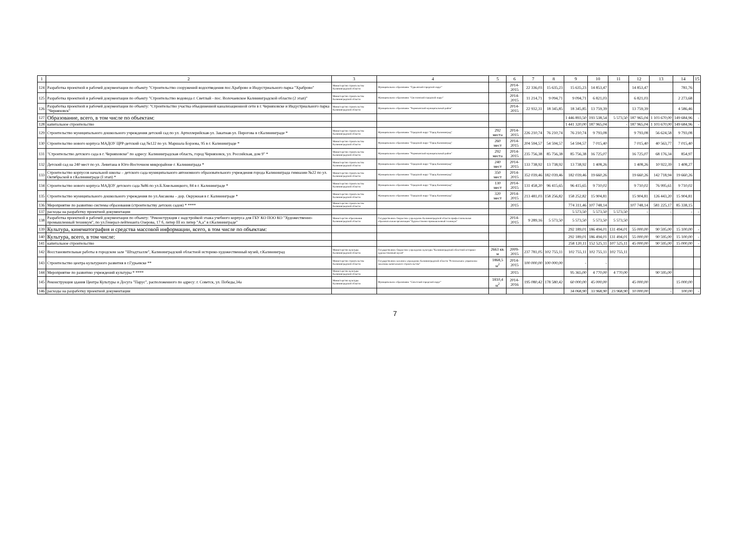| 1 | 2 | 3 | 4 | 5 | 6 | 7 | 8 | 9 | 10 | 11 | 12 | 13 | 14 | 15 |
| --- | --- | --- | --- | --- | --- | --- | --- | --- | --- | --- | --- | --- | --- | --- |
| 124 | Разработка проектной и рабочей документации по объекту "Строительство сооружений водоотведения пос.Храброво и Индустриального парка "Храброво" | Министерство строительства Калининградской области | Муниципальное образование "Гурьевский городской округ" | | 2014-2015 | 22 336,03 | 15 635,23 | 15 635,23 | 14 853,47 | | 14 853,47 | | 781,76 | |
| 125 | Разработка проектной и рабочей документации по объекту "Строительство водовода г. Светлый - пос. Волочаевское Калининградской области (2 этап)" | Министерство строительства Калининградской области | Муниципальное образование "Светловский городской округ" | | 2014-2015 | 11 214,71 | 9 094,71 | 9 094,71 | 6 821,03 | | 6 821,03 | | 2 273,68 | |
| 126 | Разработка проектной и рабочей документации по объекту: "Строительство участка объединенной канализационной сети в г. Черняховске и Индустриального парка "Черняховск" | Министерство строительства Калининградской области | Муниципальное образование "Черняховский муниципальный район" | | 2014-2015 | 22 932,31 | 18 345,85 | 18 345,85 | 13 759,39 | | 13 759,39 | | 4 586,46 | |
| 127 | Образование, всего, в том числе по объектам: | | | | | | | 1 446 893,50 | 193 538,54 | 5 573,50 | 187 965,04 | 1 103 670,00 | 149 684,96 | - |
| 128 | капитальное строительство | | | | | | | 1 441 320,00 | 187 965,04 | - | 187 965,04 | 1 103 670,00 | 149 684,96 | - |
| 129 | Строительство муниципального дошкольного учреждения детский сад по ул. Артиллерийская-ул. Закатная-ул. Пирогова в г.Калининграде * | Министерство строительства Калининградской области | Муниципальное образование "Городской округ "Город Калининград" | 292 места | 2014-2015 | 226 210,74 | 76 210,74 | 76 210,74 | 9 793,08 | | 9 793,08 | 56 624,58 | 9 793,08 | |
| 130 | Строительство нового корпуса МАДОУ ЦРР-детский сад №122 по ул. Маршала Борзова, 95 в г. Калининграде * | Министерство строительства Калининградской области | Муниципальное образование "Городской округ "Город Калининград" | 260 мест | 2014-2015 | 204 594,57 | 54 594,57 | 54 594,57 | 7 015,40 | | 7 015,40 | 40 563,77 | 7 015,40 | |
| 131 | "Строительство детского сада в г. Черняховске" по адресу: Калининградская область, город Черняховск, ул. Российская, дом 9" * | Министерство строительства Калининградской области | Муниципальное образование "Черняховский муниципальный район" | 292 места | 2014-2015 | 235 756,38 | 85 756,38 | 85 756,38 | 16 725,07 | | 16 725,07 | 68 176,34 | 854,97 | |
| 132 | Детский сад на 240 мест по ул. Левитана в Юго-Восточном микрорайоне г. Калининграда * | Министерство строительства Калининградской области | Муниципальное образование "Городской округ "Город Калининград" | 240 мест | 2014-2015 | 133 738,92 | 13 738,92 | 13 738,92 | 1 408,26 | | 1 408,26 | 10 922,39 | 1 408,27 | |
| 133 | Строительство корпусов начальной школы – детского сада муниципального автономного образовательного учреждения города Калининграда гимназии №22 по ул. Октябрьской в г.Калининграде (I этап) * | Министерство строительства Калининградской области | Муниципальное образование "Городской округ "Город Калининград" | 350 мест | 2014-2015 | 352 039,46 | 182 039,46 | 182 039,46 | 19 660,26 | | 19 660,26 | 142 718,94 | 19 660,26 | |
| 134 | Строительство нового корпуса МАДОУ детского сада №86 по ул.Б.Хмельницкого, 84 в г. Калининграде * | Министерство строительства Калининградской области | Муниципальное образование "Городской округ "Город Калининград" | 130 мест | 2014-2015 | 131 458,20 | 96 415,65 | 96 415,65 | 9 710,02 | | 9 710,02 | 76 995,61 | 9 710,02 | |
| 135 | Строительство муниципального дошкольного учреждения по ул.Аксакова – дор. Окружная в г. Калининграде * | Министерство строительства Калининградской области | Муниципальное образование "Городской округ "Город Калининград" | 320 мест | 2014-2015 | 213 481,03 | 158 256,82 | 158 252,82 | 15 904,81 | | 15 904,81 | 126 443,20 | 15 904,81 | |
| 136 | Мероприятие по развитию системы образования (строительству детских садов) * **** | Министерство строительства Калининградской области | | | 2015 | | | 774 311,46 | 107 748,14 | | 107 748,14 | 581 225,17 | 85 338,15 | |
| 137 | расходы на разработку проектной документации | | | | | | | 5 573,50 | 5 573,50 | 5 573,50 | - | - | - | - |
| 138 | Разработка проектной и рабочей документации по объекту: "Реконструкция с надстройкой этажа учебного корпуса для ГБУ КО ПОО КО "Художественно-промышленный техникум", по ул.Генерал-лейтенанта Озерова, 17 б, литер III из литер "А,а" в г.Калининграде" | Министерство образования Калининградской области | Государственное бюджетное учреждение Калининградской области профессиональная образовательная организация "Художественно-промышленный техникум" | | 2014-2015 | 9 289,16 | 5 573,50 | 5 573,50 | 5 573,50 | 5 573,50 | | | | |
| 139 | Культура, кинематография и средства массовой информации, всего, в том числе по объектам: | | | | | | | 292 189,01 | 186 494,01 | 131 494,01 | 55 000,00 | 90 595,00 | 15 100,00 | - |
| 140 | Культура, всего, в том числе: | | | | | | | 292 189,01 | 186 494,01 | 131 494,01 | 55 000,00 | 90 595,00 | 15 100,00 | - |
| 141 | капитальное строительство | | | | | | | 258 120,11 | 152 525,11 | 107 525,11 | 45 000,00 | 90 595,00 | 15 000,00 | - |
| 142 | Восстановительные работы в городском зале "Штадтхалле", Калининградский областной историко-художественный музей, г.Калининград | Министерство культуры Калининградской области | Государственное бюджетное учреждение культуры "Калининградский областной историко-художественный музей" | 2663 кв. м | 2009-2015 | 237 781,05 | 102 755,11 | 102 755,11 | 102 755,11 | 102 755,11 | | | | |
| 143 | Строительство центра культурного развития в г.Гурьевске ** | Министерство строительства Калининградской области | Государственное казенное учреждение Калининградской области "Региональное управление заказчика капитального строительства" | 1868,5 м<sup>2</sup> | 2014-2015 | 100 000,00 | 100 000,00 | - | - | | | | | |
| 144 | Мероприятие по развитию учреждений культуры * **** | Министерство культуры Калининградской области | | | 2015 | | | 95 365,00 | 4 770,00 | 4 770,00 | | 90 595,00 | | |
| 145 | Реконструкция здания Центра Культуры и Досуга "Парус", расположенного по адресу: г. Советск, ул. Победы,34а | Министерство культуры Калининградской области | Муниципальное образование "Советский городской округ" | 1810,4 м<sup>2</sup> | 2014-2016 | 195 080,42 | 178 580,42 | 60 000,00 | 45 000,00 | | 45 000,00 | | 15 000,00 | |
| 146 | расходы на разработку проектной документации | | | | | | | 34 068,90 | 33 968,90 | 23 968,90 | 10 000,00 | - | 100,00 | - |
7